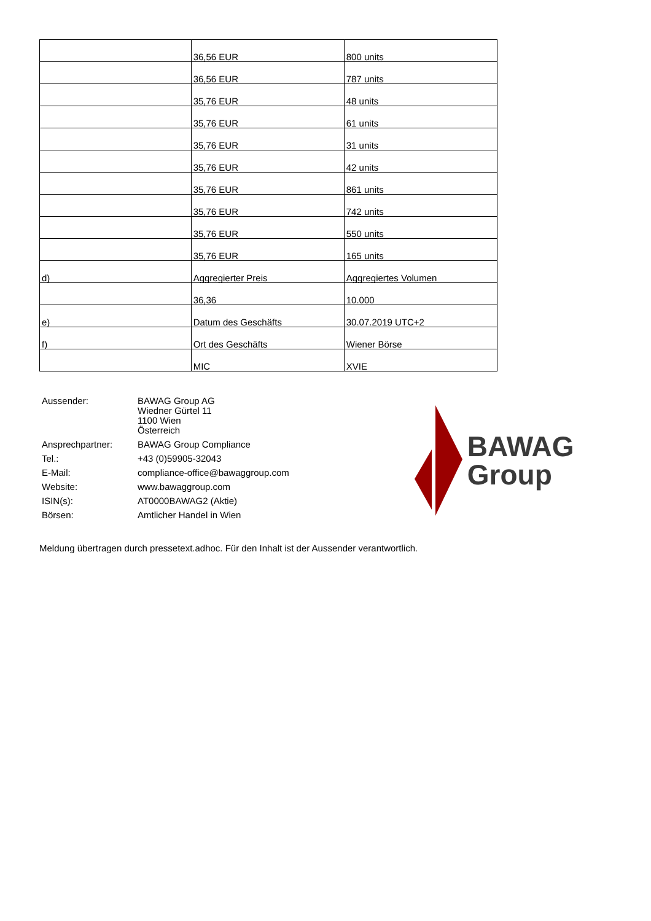| | 36,56 EUR | 800 units |
| | 36,56 EUR | 787 units |
| | 35,76 EUR | 48 units |
| | 35,76 EUR | 61 units |
| | 35,76 EUR | 31 units |
| | 35,76 EUR | 42 units |
| | 35,76 EUR | 861 units |
| | 35,76 EUR | 742 units |
| | 35,76 EUR | 550 units |
| | 35,76 EUR | 165 units |
| d) | Aggregierter Preis | Aggregiertes Volumen |
| | 36,36 | 10.000 |
| e) | Datum des Geschäfts | 30.07.2019 UTC+2 |
| f) | Ort des Geschäfts | Wiener Börse |
| | MIC | XVIE |
| Aussender: | BAWAG Group AG Wiedner Gürtel 11 1100 Wien Österreich |
| Ansprechpartner: | BAWAG Group Compliance |
| Tel.: | +43 (0)59905-32043 |
| E-Mail: | compliance-office@bawaggroup.com |
| Website: | www.bawaggroup.com |
| ISIN(s): | AT0000BAWAG2 (Aktie) |
| Börsen: | Amtlicher Handel in Wien |
BAWAG
Group
Meldung übertragen durch pressetext.adhoc. Für den Inhalt ist der Aussender verantwortlich.